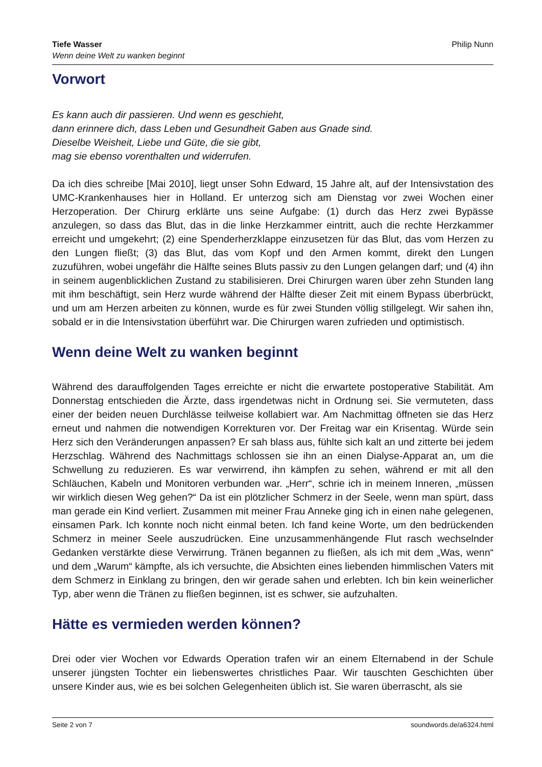Tiefe Wasser
Wenn deine Welt zu wanken beginnt
Philip Nunn
Vorwort
Es kann auch dir passieren. Und wenn es geschieht,
dann erinnere dich, dass Leben und Gesundheit Gaben aus Gnade sind.
Dieselbe Weisheit, Liebe und Güte, die sie gibt,
mag sie ebenso vorenthalten und widerrufen.
Da ich dies schreibe [Mai 2010], liegt unser Sohn Edward, 15 Jahre alt, auf der Intensivstation des UMC-Krankenhauses hier in Holland. Er unterzog sich am Dienstag vor zwei Wochen einer Herzoperation. Der Chirurg erklärte uns seine Aufgabe: (1) durch das Herz zwei Bypässe anzulegen, so dass das Blut, das in die linke Herzkammer eintritt, auch die rechte Herzkammer erreicht und umgekehrt; (2) eine Spenderherzklappe einzusetzen für das Blut, das vom Herzen zu den Lungen fließt; (3) das Blut, das vom Kopf und den Armen kommt, direkt den Lungen zuzuführen, wobei ungefähr die Hälfte seines Bluts passiv zu den Lungen gelangen darf; und (4) ihn in seinem augenblicklichen Zustand zu stabilisieren. Drei Chirurgen waren über zehn Stunden lang mit ihm beschäftigt, sein Herz wurde während der Hälfte dieser Zeit mit einem Bypass überbrückt, und um am Herzen arbeiten zu können, wurde es für zwei Stunden völlig stillgelegt. Wir sahen ihn, sobald er in die Intensivstation überführt war. Die Chirurgen waren zufrieden und optimistisch.
Wenn deine Welt zu wanken beginnt
Während des darauffolgenden Tages erreichte er nicht die erwartete postoperative Stabilität. Am Donnerstag entschieden die Ärzte, dass irgendetwas nicht in Ordnung sei. Sie vermuteten, dass einer der beiden neuen Durchlässe teilweise kollabiert war. Am Nachmittag öffneten sie das Herz erneut und nahmen die notwendigen Korrekturen vor. Der Freitag war ein Krisentag. Würde sein Herz sich den Veränderungen anpassen? Er sah blass aus, fühlte sich kalt an und zitterte bei jedem Herzschlag. Während des Nachmittags schlossen sie ihn an einen Dialyse-Apparat an, um die Schwellung zu reduzieren. Es war verwirrend, ihn kämpfen zu sehen, während er mit all den Schläuchen, Kabeln und Monitoren verbunden war. „Herr“, schrie ich in meinem Inneren, „müssen wir wirklich diesen Weg gehen?“ Da ist ein plötzlicher Schmerz in der Seele, wenn man spürt, dass man gerade ein Kind verliert. Zusammen mit meiner Frau Anneke ging ich in einen nahe gelegenen, einsamen Park. Ich konnte noch nicht einmal beten. Ich fand keine Worte, um den bedrückenden Schmerz in meiner Seele auszudrücken. Eine unzusammenhängende Flut rasch wechselnder Gedanken verstärkte diese Verwirrung. Tränen begannen zu fließen, als ich mit dem „Was, wenn“ und dem „Warum“ kämpfte, als ich versuchte, die Absichten eines liebenden himmlischen Vaters mit dem Schmerz in Einklang zu bringen, den wir gerade sahen und erlebten. Ich bin kein weinerlicher Typ, aber wenn die Tränen zu fließen beginnen, ist es schwer, sie aufzuhalten.
Hätte es vermieden werden können?
Drei oder vier Wochen vor Edwards Operation trafen wir an einem Elternabend in der Schule unserer jüngsten Tochter ein liebenswertes christliches Paar. Wir tauschten Geschichten über unsere Kinder aus, wie es bei solchen Gelegenheiten üblich ist. Sie waren überrascht, als sie
Seite 2 von 7 soundwords.de/a6324.html